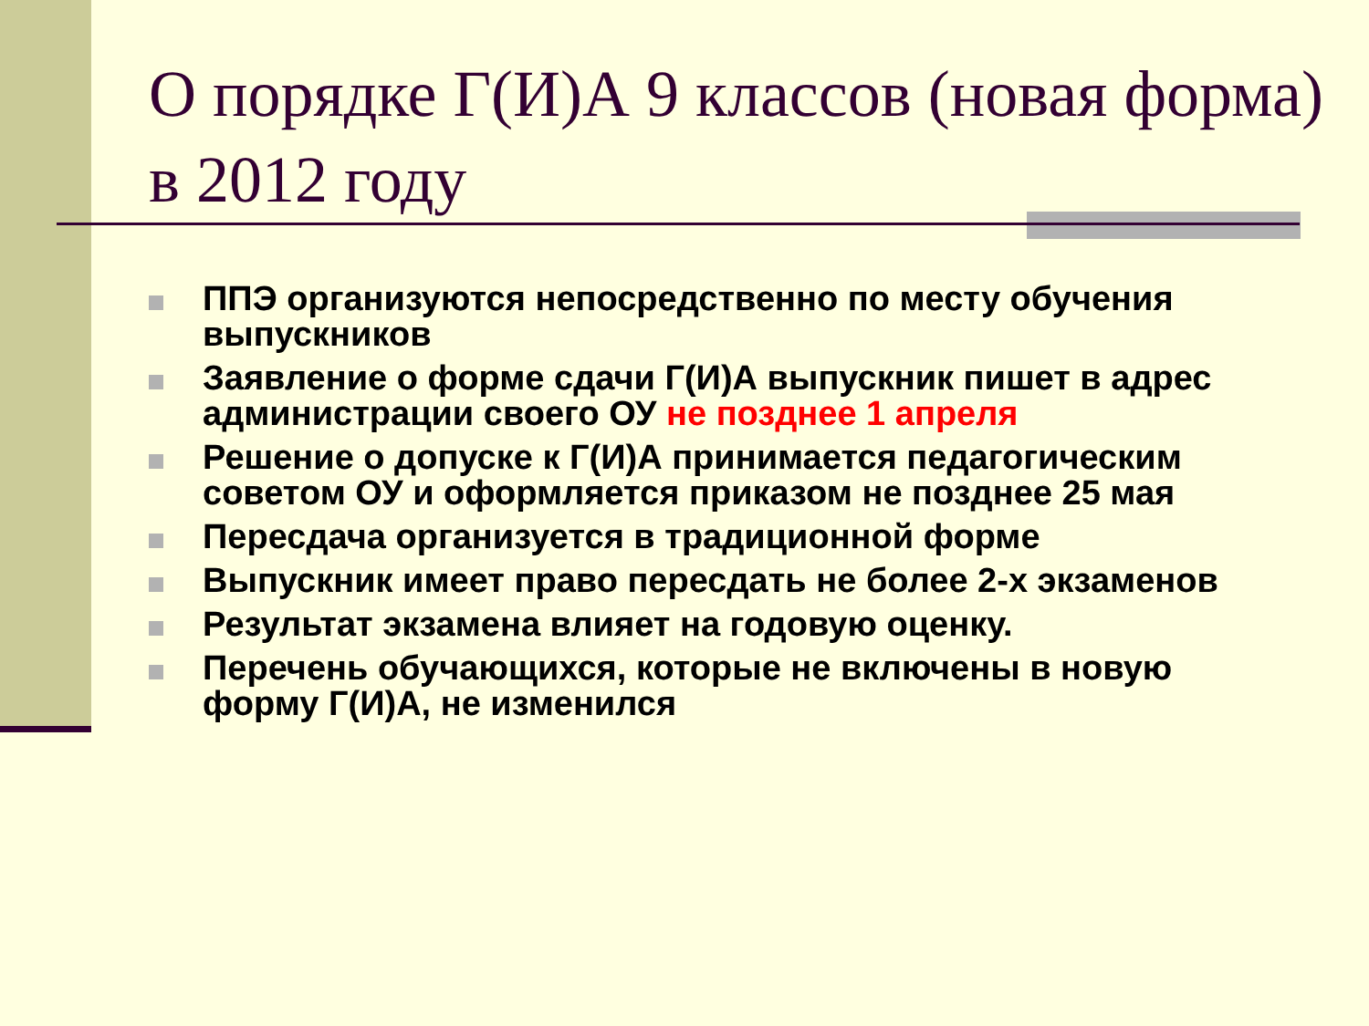О порядке Г(И)А 9 классов (новая форма) в 2012 году
ППЭ организуются непосредственно по месту обучения выпускников
Заявление о форме сдачи Г(И)А выпускник пишет в адрес администрации своего ОУ не позднее 1 апреля
Решение о допуске к Г(И)А принимается педагогическим советом ОУ и оформляется приказом не позднее 25 мая
Пересдача организуется в традиционной форме
Выпускник имеет право пересдать не более 2-х экзаменов
Результат экзамена влияет на годовую оценку.
Перечень обучающихся, которые не включены в новую форму Г(И)А, не изменился